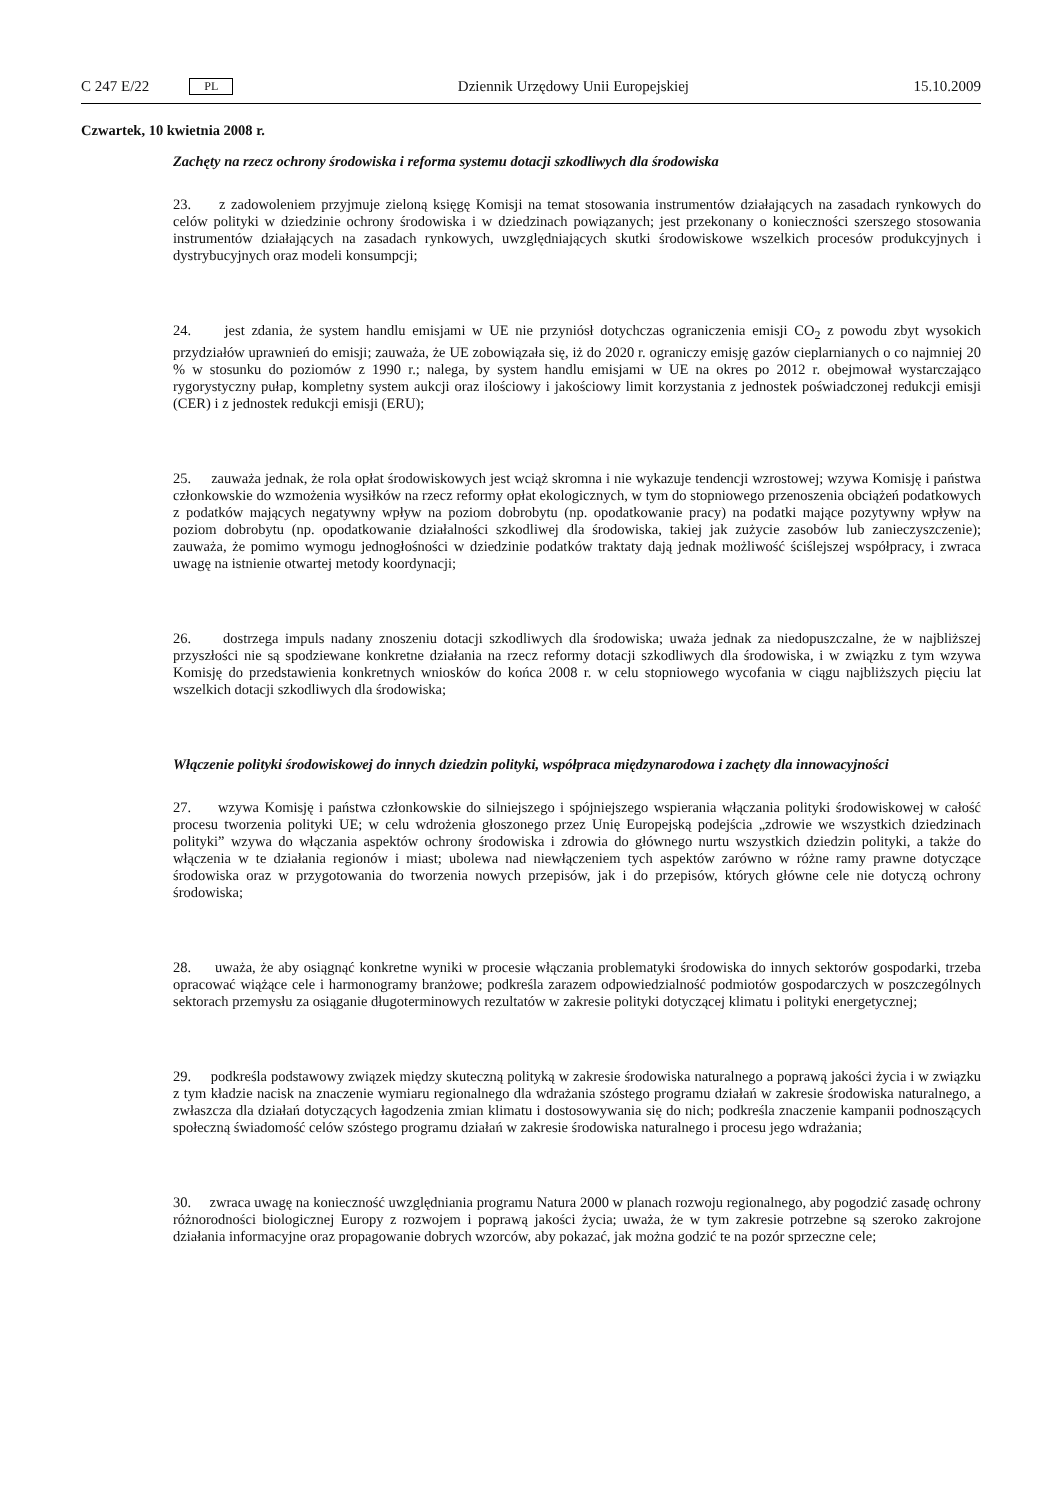C 247 E/22 PL
Dziennik Urzędowy Unii Europejskiej 15.10.2009
Czwartek, 10 kwietnia 2008 r.
Zachęty na rzecz ochrony środowiska i reforma systemu dotacji szkodliwych dla środowiska
23. z zadowoleniem przyjmuje zieloną księgę Komisji na temat stosowania instrumentów działających na zasadach rynkowych do celów polityki w dziedzinie ochrony środowiska i w dziedzinach powiązanych; jest przekonany o konieczności szerszego stosowania instrumentów działających na zasadach rynkowych, uwzględniających skutki środowiskowe wszelkich procesów produkcyjnych i dystrybucyjnych oraz modeli konsumpcji;
24. jest zdania, że system handlu emisjami w UE nie przyniósł dotychczas ograniczenia emisji CO<sub>2</sub> z powodu zbyt wysokich przydziałów uprawnień do emisji; zauważa, że UE zobowiązała się, iż do 2020 r. ograniczy emisję gazów cieplarnianych o co najmniej 20 % w stosunku do poziomów z 1990 r.; nalega, by system handlu emisjami w UE na okres po 2012 r. obejmował wystarczająco rygorystyczny pułap, kompletny system aukcji oraz ilościowy i jakościowy limit korzystania z jednostek poświadczonej redukcji emisji (CER) i z jednostek redukcji emisji (ERU);
25. zauważa jednak, że rola opłat środowiskowych jest wciąż skromna i nie wykazuje tendencji wzrostowej; wzywa Komisję i państwa członkowskie do wzmożenia wysiłków na rzecz reformy opłat ekologicznych, w tym do stopniowego przenoszenia obciążeń podatkowych z podatków mających negatywny wpływ na poziom dobrobytu (np. opodatkowanie pracy) na podatki mające pozytywny wpływ na poziom dobrobytu (np. opodatkowanie działalności szkodliwej dla środowiska, takiej jak zużycie zasobów lub zanieczyszczenie); zauważa, że pomimo wymogu jednogłośności w dziedzinie podatków traktaty dają jednak możliwość ściślejszej współpracy, i zwraca uwagę na istnienie otwartej metody koordynacji;
26. dostrzega impuls nadany znoszeniu dotacji szkodliwych dla środowiska; uważa jednak za niedopuszczalne, że w najbliższej przyszłości nie są spodziewane konkretne działania na rzecz reformy dotacji szkodliwych dla środowiska, i w związku z tym wzywa Komisję do przedstawienia konkretnych wniosków do końca 2008 r. w celu stopniowego wycofania w ciągu najbliższych pięciu lat wszelkich dotacji szkodliwych dla środowiska;
Włączenie polityki środowiskowej do innych dziedzin polityki, współpraca międzynarodowa i zachęty dla innowacyjności
27. wzywa Komisję i państwa członkowskie do silniejszego i spójniejszego wspierania włączania polityki środowiskowej w całość procesu tworzenia polityki UE; w celu wdrożenia głoszonego przez Unię Europejską podejścia „zdrowie we wszystkich dziedzinach polityki” wzywa do włączania aspektów ochrony środowiska i zdrowia do głównego nurtu wszystkich dziedzin polityki, a także do włączenia w te działania regionów i miast; ubolewa nad niewłączeniem tych aspektów zarówno w różne ramy prawne dotyczące środowiska oraz w przygotowania do tworzenia nowych przepisów, jak i do przepisów, których główne cele nie dotyczą ochrony środowiska;
28. uważa, że aby osiągnąć konkretne wyniki w procesie włączania problematyki środowiska do innych sektorów gospodarki, trzeba opracować wiążące cele i harmonogramy branżowe; podkreśla zarazem odpowiedzialność podmiotów gospodarczych w poszczególnych sektorach przemysłu za osiąganie długoterminowych rezultatów w zakresie polityki dotyczącej klimatu i polityki energetycznej;
29. podkreśla podstawowy związek między skuteczną polityką w zakresie środowiska naturalnego a poprawą jakości życia i w związku z tym kładzie nacisk na znaczenie wymiaru regionalnego dla wdrażania szóstego programu działań w zakresie środowiska naturalnego, a zwłaszcza dla działań dotyczących łagodzenia zmian klimatu i dostosowywania się do nich; podkreśla znaczenie kampanii podnoszących społeczną świadomość celów szóstego programu działań w zakresie środowiska naturalnego i procesu jego wdrażania;
30. zwraca uwagę na konieczność uwzględniania programu Natura 2000 w planach rozwoju regionalnego, aby pogodzić zasadę ochrony różnorodności biologicznej Europy z rozwojem i poprawą jakości życia; uważa, że w tym zakresie potrzebne są szeroko zakrojone działania informacyjne oraz propagowanie dobrych wzorców, aby pokazać, jak można godzić te na pozór sprzeczne cele;